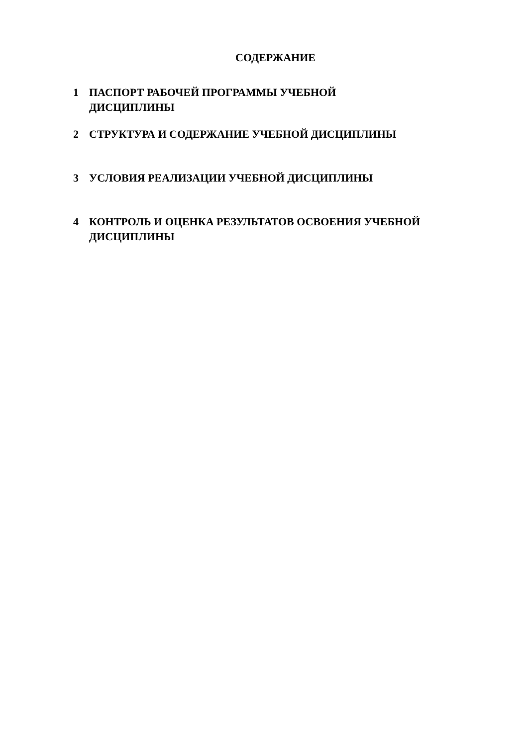СОДЕРЖАНИЕ
1 ПАСПОРТ РАБОЧЕЙ ПРОГРАММЫ УЧЕБНОЙ
ДИСЦИПЛИНЫ
2 СТРУКТУРА И СОДЕРЖАНИЕ УЧЕБНОЙ ДИСЦИПЛИНЫ
3 УСЛОВИЯ РЕАЛИЗАЦИИ УЧЕБНОЙ ДИСЦИПЛИНЫ
4 КОНТРОЛЬ И ОЦЕНКА РЕЗУЛЬТАТОВ ОСВОЕНИЯ УЧЕБНОЙ ДИСЦИПЛИНЫ